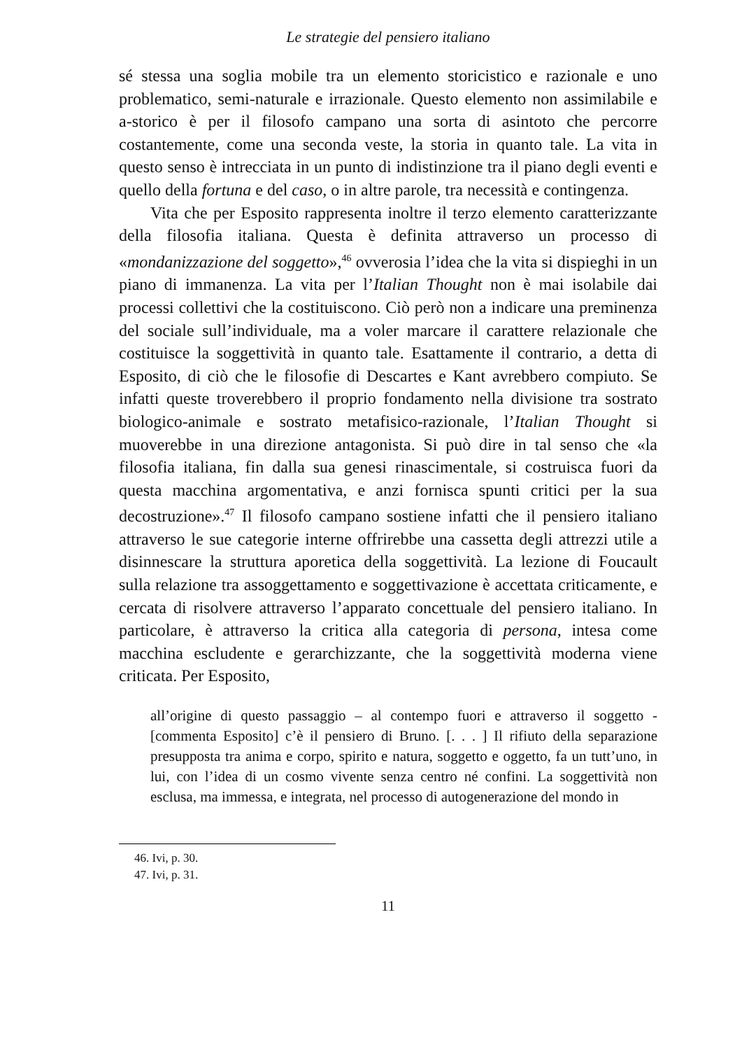Le strategie del pensiero italiano
sé stessa una soglia mobile tra un elemento storicistico e razionale e uno problematico, semi-naturale e irrazionale. Questo elemento non assimilabile e a-storico è per il filosofo campano una sorta di asintoto che percorre costantemente, come una seconda veste, la storia in quanto tale. La vita in questo senso è intrecciata in un punto di indistinzione tra il piano degli eventi e quello della fortuna e del caso, o in altre parole, tra necessità e contingenza.
Vita che per Esposito rappresenta inoltre il terzo elemento caratterizzante della filosofia italiana. Questa è definita attraverso un processo di «mondanizzazione del soggetto»,<sup>46</sup> ovverosia l’idea che la vita si dispieghi in un piano di immanenza. La vita per l’Italian Thought non è mai isolabile dai processi collettivi che la costituiscono. Ciò però non a indicare una preminenza del sociale sull’individuale, ma a voler marcare il carattere relazionale che costituisce la soggettività in quanto tale. Esattamente il contrario, a detta di Esposito, di ciò che le filosofie di Descartes e Kant avrebbero compiuto. Se infatti queste troverebbero il proprio fondamento nella divisione tra sostrato biologico-animale e sostrato metafisico-razionale, l’Italian Thought si muoverebbe in una direzione antagonista. Si può dire in tal senso che «la filosofia italiana, fin dalla sua genesi rinascimentale, si costruisca fuori da questa macchina argomentativa, e anzi fornisca spunti critici per la sua decostruzione».<sup>47</sup> Il filosofo campano sostiene infatti che il pensiero italiano attraverso le sue categorie interne offrirebbe una cassetta degli attrezzi utile a disinnescare la struttura aporetica della soggettività. La lezione di Foucault sulla relazione tra assoggettamento e soggettivazione è accettata criticamente, e cercata di risolvere attraverso l’apparato concettuale del pensiero italiano. In particolare, è attraverso la critica alla categoria di persona, intesa come macchina escludente e gerarchizzante, che la soggettività moderna viene criticata. Per Esposito,
all’origine di questo passaggio – al contempo fuori e attraverso il soggetto - [commenta Esposito] c’è il pensiero di Bruno. [. . . ] Il rifiuto della separazione presupposta tra anima e corpo, spirito e natura, soggetto e oggetto, fa un tutt’uno, in lui, con l’idea di un cosmo vivente senza centro né confini. La soggettività non esclusa, ma immessa, e integrata, nel processo di autogenerazione del mondo in
46. Ivi, p. 30.
47. Ivi, p. 31.
11